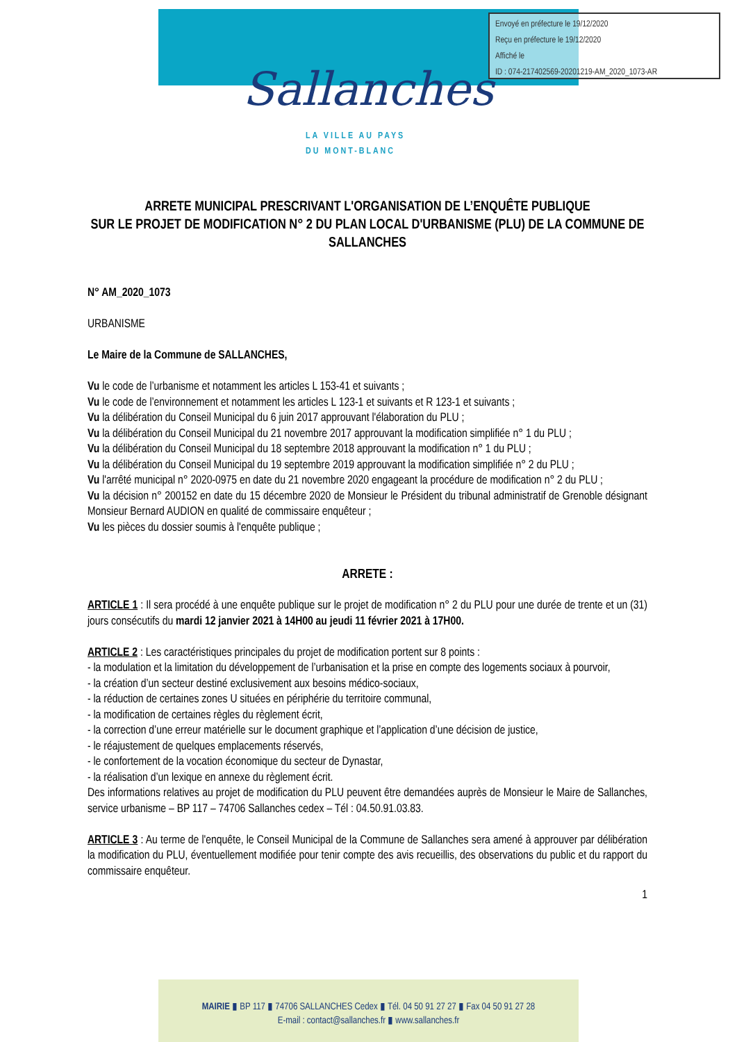Envoyé en préfecture le 19/12/2020
Reçu en préfecture le 19/12/2020
Affiché le
ID : 074-217402569-20201219-AM_2020_1073-AR
Sallanches
LA VILLE AU PAYS
DU MONT-BLANC
ARRETE MUNICIPAL PRESCRIVANT L'ORGANISATION DE L’ENQUÊTE PUBLIQUE
SUR LE PROJET DE MODIFICATION N° 2 DU PLAN LOCAL D'URBANISME (PLU) DE LA COMMUNE DE SALLANCHES
N° AM_2020_1073
URBANISME
Le Maire de la Commune de SALLANCHES,
Vu le code de l’urbanisme et notamment les articles L 153-41 et suivants ;
Vu le code de l’environnement et notamment les articles L 123-1 et suivants et R 123-1 et suivants ;
Vu la délibération du Conseil Municipal du 6 juin 2017 approuvant l'élaboration du PLU ;
Vu la délibération du Conseil Municipal du 21 novembre 2017 approuvant la modification simplifiée n° 1 du PLU ;
Vu la délibération du Conseil Municipal du 18 septembre 2018 approuvant la modification n° 1 du PLU ;
Vu la délibération du Conseil Municipal du 19 septembre 2019 approuvant la modification simplifiée n° 2 du PLU ;
Vu l'arrêté municipal n° 2020-0975 en date du 21 novembre 2020 engageant la procédure de modification n° 2 du PLU ;
Vu la décision n° 200152 en date du 15 décembre 2020 de Monsieur le Président du tribunal administratif de Grenoble désignant Monsieur Bernard AUDION en qualité de commissaire enquêteur ;
Vu les pièces du dossier soumis à l'enquête publique ;
ARRETE :
ARTICLE 1 : Il sera procédé à une enquête publique sur le projet de modification n° 2 du PLU pour une durée de trente et un (31) jours consécutifs du mardi 12 janvier 2021 à 14H00 au jeudi 11 février 2021 à 17H00.
ARTICLE 2 : Les caractéristiques principales du projet de modification portent sur 8 points :
- la modulation et la limitation du développement de l’urbanisation et la prise en compte des logements sociaux à pourvoir,
- la création d’un secteur destiné exclusivement aux besoins médico-sociaux,
- la réduction de certaines zones U situées en périphérie du territoire communal,
- la modification de certaines règles du règlement écrit,
- la correction d’une erreur matérielle sur le document graphique et l’application d’une décision de justice,
- le réajustement de quelques emplacements réservés,
- le confortement de la vocation économique du secteur de Dynastar,
- la réalisation d’un lexique en annexe du règlement écrit.
Des informations relatives au projet de modification du PLU peuvent être demandées auprès de Monsieur le Maire de Sallanches, service urbanisme – BP 117 – 74706 Sallanches cedex – Tél : 04.50.91.03.83.
ARTICLE 3 : Au terme de l'enquête, le Conseil Municipal de la Commune de Sallanches sera amené à approuver par délibération la modification du PLU, éventuellement modifiée pour tenir compte des avis recueillis, des observations du public et du rapport du commissaire enquêteur.
1
MAIRIE ▮ BP 117 ▮ 74706 SALLANCHES Cedex ▮ Tél. 04 50 91 27 27 ▮ Fax 04 50 91 27 28
E-mail : contact@sallanches.fr ▮ www.sallanches.fr